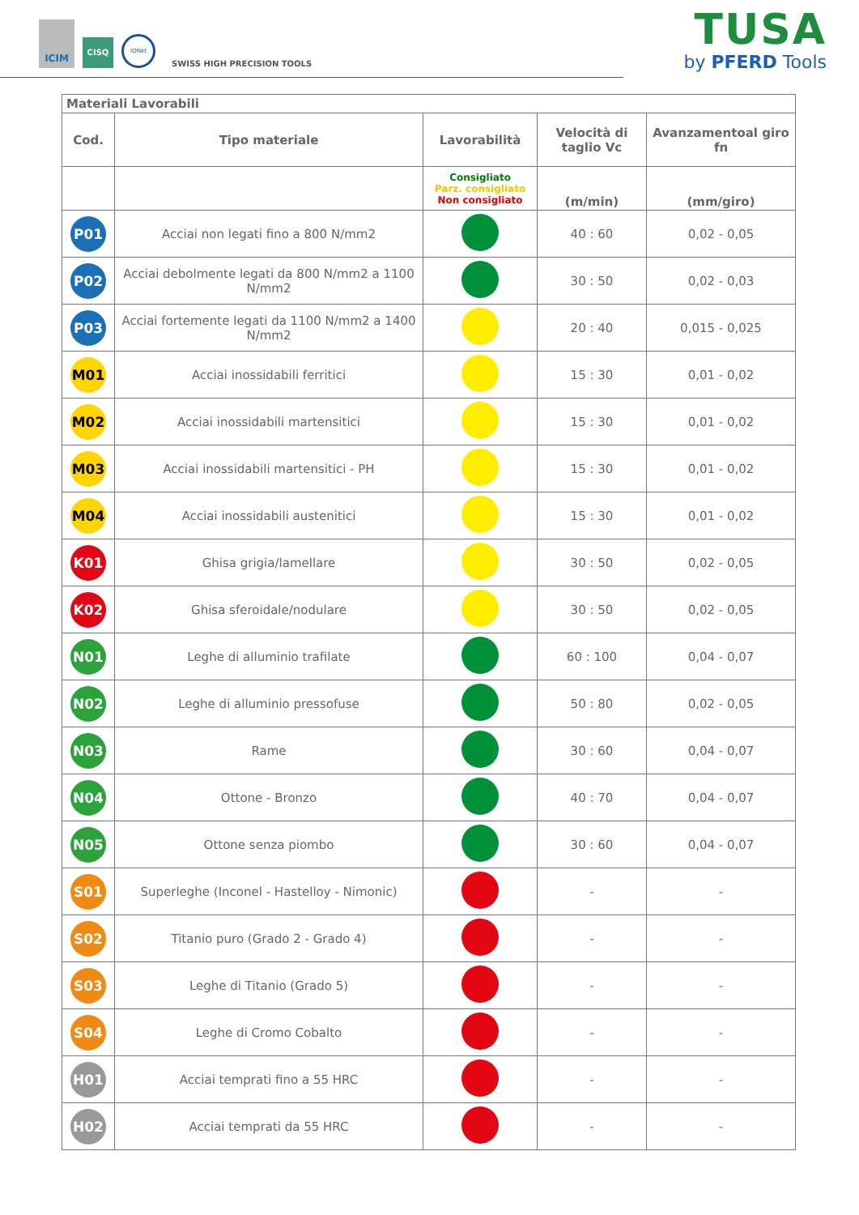ICIM CISQ IQNet SWISS HIGH PRECISION TOOLS
TUSA
by PFERD Tools
| Materiali Lavorabili | | | | |
| Cod. | Tipo materiale | Lavorabilità | Velocità di taglio Vc | Avanzamentoal giro fn |
| | | Consigliato Parz. consigliato Non consigliato | (m/min) | (mm/giro) |
| P01 | Acciai non legati fino a 800 N/mm2 | | 40 : 60 | 0,02 - 0,05 |
| P02 | Acciai debolmente legati da 800 N/mm2 a 1100 N/mm2 | | 30 : 50 | 0,02 - 0,03 |
| P03 | Acciai fortemente legati da 1100 N/mm2 a 1400 N/mm2 | | 20 : 40 | 0,015 - 0,025 |
| M01 | Acciai inossidabili ferritici | | 15 : 30 | 0,01 - 0,02 |
| M02 | Acciai inossidabili martensitici | | 15 : 30 | 0,01 - 0,02 |
| M03 | Acciai inossidabili martensitici - PH | | 15 : 30 | 0,01 - 0,02 |
| M04 | Acciai inossidabili austenitici | | 15 : 30 | 0,01 - 0,02 |
| K01 | Ghisa grigia/lamellare | | 30 : 50 | 0,02 - 0,05 |
| K02 | Ghisa sferoidale/nodulare | | 30 : 50 | 0,02 - 0,05 |
| N01 | Leghe di alluminio trafilate | | 60 : 100 | 0,04 - 0,07 |
| N02 | Leghe di alluminio pressofuse | | 50 : 80 | 0,02 - 0,05 |
| N03 | Rame | | 30 : 60 | 0,04 - 0,07 |
| N04 | Ottone - Bronzo | | 40 : 70 | 0,04 - 0,07 |
| N05 | Ottone senza piombo | | 30 : 60 | 0,04 - 0,07 |
| S01 | Superleghe (Inconel - Hastelloy - Nimonic) | | - | - |
| S02 | Titanio puro (Grado 2 - Grado 4) | | - | - |
| S03 | Leghe di Titanio (Grado 5) | | - | - |
| S04 | Leghe di Cromo Cobalto | | - | - |
| H01 | Acciai temprati fino a 55 HRC | | - | - |
| H02 | Acciai temprati da 55 HRC | | - | - |